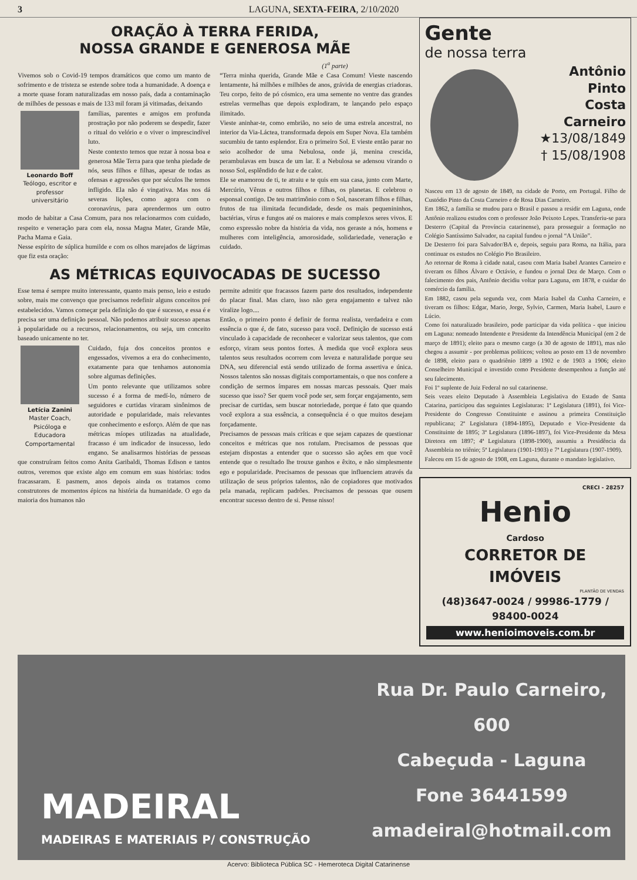3 LAGUNA, SEXTA-FEIRA, 2/10/2020
ORAÇÃO À TERRA FERIDA,
NOSSA GRANDE E GENEROSA MÃE
(1<sup>a</sup> parte)
Vivemos sob o Covid-19 tempos dramáticos que como um manto de sofrimento e de tristeza se estende sobre toda a humanidade. A doença e a morte quase foram naturalizadas em nosso país, dada a contaminação de milhões de pessoas e mais de 133 mil foram já vitimadas, deixando
Leonardo Boff
Teólogo, escritor e professor universitário
famílias, parentes e amigos em profunda prostração por não poderem se despedir, fazer o ritual do velório e o viver o imprescindível luto.
Neste contexto temos que rezar à nossa boa e generosa Mãe Terra para que tenha piedade de nós, seus filhos e filhas, apesar de todas as ofensas e agressões que por séculos lhe temos infligido. Ela não é vingativa. Mas nos dá severas lições, como agora com o coronavírus, para aprendermos um outro modo de habitar a Casa Comum, para nos relacionarmos com cuidado, respeito e veneração para com ela, nossa Magna Mater, Grande Mãe, Pacha Mama e Gaia.
Nesse espírito de súplica humilde e com os olhos marejados de lágrimas que fiz esta oração:
“Terra minha querida, Grande Mãe e Casa Comum! Vieste nascendo lentamente, há milhões e milhões de anos, grávida de energias criadoras. Teu corpo, feito de pó cósmico, era uma semente no ventre das grandes estrelas vermelhas que depois explodiram, te lançando pelo espaço ilimitado.
Vieste aninhar-te, como embrião, no seio de uma estrela ancestral, no interior da Via-Láctea, transformada depois em Super Nova. Ela também sucumbiu de tanto esplendor. Era o primeiro Sol. E vieste então parar no seio acolhedor de uma Nebulosa, onde já, menina crescida, perambulavas em busca de um lar. E a Nebulosa se adensou virando o nosso Sol, esplêndido de luz e de calor.
Ele se enamorou de ti, te atraiu e te quis em sua casa, junto com Marte, Mercúrio, Vênus e outros filhos e filhas, os planetas. E celebrou o esponsal contigo. De teu matrimônio com o Sol, nasceram filhos e filhas, frutos de tua ilimitada fecundidade, desde os mais pequenininhos, bactérias, vírus e fungos até os maiores e mais complexos seres vivos. E como expressão nobre da história da vida, nos geraste a nós, homens e mulheres com inteligência, amorosidade, solidariedade, veneração e cuidado.
AS MÉTRICAS EQUIVOCADAS DE SUCESSO
Esse tema é sempre muito interessante, quanto mais penso, leio e estudo sobre, mais me convenço que precisamos redefinir alguns conceitos pré estabelecidos. Vamos começar pela definição do que é sucesso, e essa é e precisa ser uma definição pessoal. Não podemos atribuir sucesso apenas à popularidade ou a recursos, relacionamentos, ou seja, um conceito baseado unicamente no ter.
Letícia Zanini
Master Coach, Psicóloga e Educadora Comportamental
Cuidado, fuja dos conceitos prontos e engessados, vivemos a era do conhecimento, exatamente para que tenhamos autonomia sobre algumas definições.
Um ponto relevante que utilizamos sobre sucesso é a forma de medí-lo, número de seguidores e curtidas viraram sinônimos de autoridade e popularidade, mais relevantes que conhecimento e esforço. Além de que nas métricas míopes utilizadas na atualidade, fracasso é um indicador de insucesso, ledo engano. Se analisarmos histórias de pessoas que construíram feitos como Anita Garibaldi, Thomas Edison e tantos outros, veremos que existe algo em comum em suas histórias: todos fracassaram. E pasmem, anos depois ainda os tratamos como construtores de momentos épicos na história da humanidade. O ego da maioria dos humanos não
permite admitir que fracassos fazem parte dos resultados, independente do placar final. Mas claro, isso não gera engajamento e talvez não viralize logo....
Então, o primeiro ponto é definir de forma realista, verdadeira e com essência o que é, de fato, sucesso para você. Definição de sucesso está vinculado à capacidade de reconhecer e valorizar seus talentos, que com esforço, viram seus pontos fortes. À medida que você explora seus talentos seus resultados ocorrem com leveza e naturalidade porque seu DNA, seu diferencial está sendo utilizado de forma assertiva e única. Nossos talentos são nossas digitais comportamentais, o que nos confere a condição de sermos ímpares em nossas marcas pessoais. Quer mais sucesso que isso? Ser quem você pode ser, sem forçar engajamento, sem precisar de curtidas, sem buscar notoriedade, porque é fato que quando você explora a sua essência, a consequência é o que muitos desejam forçadamente.
Precisamos de pessoas mais críticas e que sejam capazes de questionar conceitos e métricas que nos rotulam. Precisamos de pessoas que estejam dispostas a entender que o sucesso são ações em que você entende que o resultado lhe trouxe ganhos e êxito, e não simplesmente ego e popularidade. Precisamos de pessoas que influenciem através da utilização de seus próprios talentos, não de copiadores que motivados pela manada, replicam padrões. Precisamos de pessoas que ousem encontrar sucesso dentro de si. Pense nisso!
Gente
de nossa terra
Antônio
Pinto
Costa
Carneiro
★13/08/1849
† 15/08/1908
Nasceu em 13 de agosto de 1849, na cidade de Porto, em Portugal. Filho de Custódio Pinto da Costa Carneiro e de Rosa Dias Carneiro.
Em 1862, a família se mudou para o Brasil e passou a residir em Laguna, onde Antônio realizou estudos com o professor João Peixoto Lopes. Transferiu-se para Desterro (Capital da Província catarinense), para prosseguir a formação no Colégio Santíssimo Salvador, na capital fundou o jornal “A União”.
De Desterro foi para Salvador/BA e, depois, seguiu para Roma, na Itália, para continuar os estudos no Colégio Pio Brasileiro.
Ao retornar de Roma à cidade natal, casou com Maria Isabel Arantes Carneiro e tiveram os filhos Álvaro e Octávio, e fundou o jornal Dez de Março. Com o falecimento dos pais, Antônio decidiu voltar para Laguna, em 1878, e cuidar do comércio da família.
Em 1882, casou pela segunda vez, com Maria Isabel da Cunha Carneiro, e tiveram os filhos: Edgar, Mario, Jorge, Sylvio, Carmen, Maria Isabel, Lauro e Lúcio.
Como foi naturalizado brasileiro, pode participar da vida política - que iniciou em Laguna: nomeado Intendente e Presidente da Intendência Municipal (em 2 de março de 1891); eleito para o mesmo cargo (a 30 de agosto de 1891), mas não chegou a assumir - por problemas políticos; voltou ao posto em 13 de novembro de 1898, eleito para o quadriênio 1899 a 1902 e de 1903 a 1906; eleito Conselheiro Municipal e investido como Presidente desempenhou a função até seu falecimento.
Foi 1º suplente de Juiz Federal no sul catarinense.
Seis vezes eleito Deputado à Assembleia Legislativa do Estado de Santa Catarina, participou das seguintes Legislaturas: 1ª Legislatura (1891), foi Vice-Presidente do Congresso Constituinte e assinou a primeira Constituição republicana; 2ª Legislatura (1894-1895), Deputado e Vice-Presidente da Constituinte de 1895; 3ª Legislatura (1896-1897), foi Vice-Presidente da Mesa Diretora em 1897; 4ª Legislatura (1898-1900), assumiu a Presidência da Assembleia no triênio; 5ª Legislatura (1901-1903) e 7ª Legislatura (1907-1909).
Faleceu em 15 de agosto de 1908, em Laguna, durante o mandato legislativo.
CRECI - 28257
Henio
Cardoso
CORRETOR DE IMÓVEIS
PLANTÃO DE VENDAS
(48)3647-0024 / 99986-1779 / 98400-0024
www.henioimoveis.com.br
MADEIRAL
MADEIRAS E MATERIAIS P/ CONSTRUÇÃO
Rua Dr. Paulo Carneiro, 600
Cabeçuda - Laguna
Fone 36441599
amadeiral@hotmail.com
Acervo: Biblioteca Pública SC - Hemeroteca Digital Catarinense